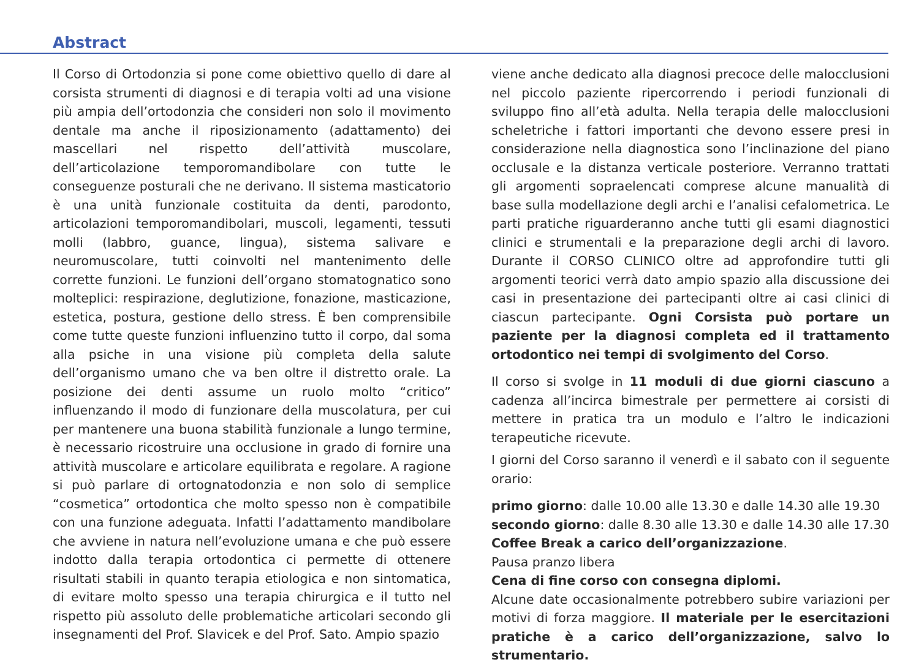Abstract
Il Corso di Ortodonzia si pone come obiettivo quello di dare al corsista strumenti di diagnosi e di terapia volti ad una visione più ampia dell’ortodonzia che consideri non solo il movimento dentale ma anche il riposizionamento (adattamento) dei mascellari nel rispetto dell’attività muscolare, dell’articolazione temporomandibolare con tutte le conseguenze posturali che ne derivano. Il sistema masticatorio è una unità funzionale costituita da denti, parodonto, articolazioni temporomandibolari, muscoli, legamenti, tessuti molli (labbro, guance, lingua), sistema salivare e neuromuscolare, tutti coinvolti nel mantenimento delle corrette funzioni. Le funzioni dell’organo stomatognatico sono molteplici: respirazione, deglutizione, fonazione, masticazione, estetica, postura, gestione dello stress. È ben comprensibile come tutte queste funzioni influenzino tutto il corpo, dal soma alla psiche in una visione più completa della salute dell’organismo umano che va ben oltre il distretto orale. La posizione dei denti assume un ruolo molto “critico” influenzando il modo di funzionare della muscolatura, per cui per mantenere una buona stabilità funzionale a lungo termine, è necessario ricostruire una occlusione in grado di fornire una attività muscolare e articolare equilibrata e regolare. A ragione si può parlare di ortognatodonzia e non solo di semplice “cosmetica” ortodontica che molto spesso non è compatibile con una funzione adeguata. Infatti l’adattamento mandibolare che avviene in natura nell’evoluzione umana e che può essere indotto dalla terapia ortodontica ci permette di ottenere risultati stabili in quanto terapia etiologica e non sintomatica, di evitare molto spesso una terapia chirurgica e il tutto nel rispetto più assoluto delle problematiche articolari secondo gli insegnamenti del Prof. Slavicek e del Prof. Sato. Ampio spazio
viene anche dedicato alla diagnosi precoce delle malocclusioni nel piccolo paziente ripercorrendo i periodi funzionali di sviluppo fino all’età adulta. Nella terapia delle malocclusioni scheletriche i fattori importanti che devono essere presi in considerazione nella diagnostica sono l’inclinazione del piano occlusale e la distanza verticale posteriore. Verranno trattati gli argomenti sopraelencati comprese alcune manualità di base sulla modellazione degli archi e l’analisi cefalometrica. Le parti pratiche riguarderanno anche tutti gli esami diagnostici clinici e strumentali e la preparazione degli archi di lavoro. Durante il CORSO CLINICO oltre ad approfondire tutti gli argomenti teorici verrà dato ampio spazio alla discussione dei casi in presentazione dei partecipanti oltre ai casi clinici di ciascun partecipante. Ogni Corsista può portare un paziente per la diagnosi completa ed il trattamento ortodontico nei tempi di svolgimento del Corso.
Il corso si svolge in 11 moduli di due giorni ciascuno a cadenza all’incirca bimestrale per permettere ai corsisti di mettere in pratica tra un modulo e l’altro le indicazioni terapeutiche ricevute.
I giorni del Corso saranno il venerdì e il sabato con il seguente orario:
primo giorno: dalle 10.00 alle 13.30 e dalle 14.30 alle 19.30
secondo giorno: dalle 8.30 alle 13.30 e dalle 14.30 alle 17.30
Coffee Break a carico dell’organizzazione.
Pausa pranzo libera
Cena di fine corso con consegna diplomi.
Alcune date occasionalmente potrebbero subire variazioni per motivi di forza maggiore. Il materiale per le esercitazioni pratiche è a carico dell’organizzazione, salvo lo strumentario.